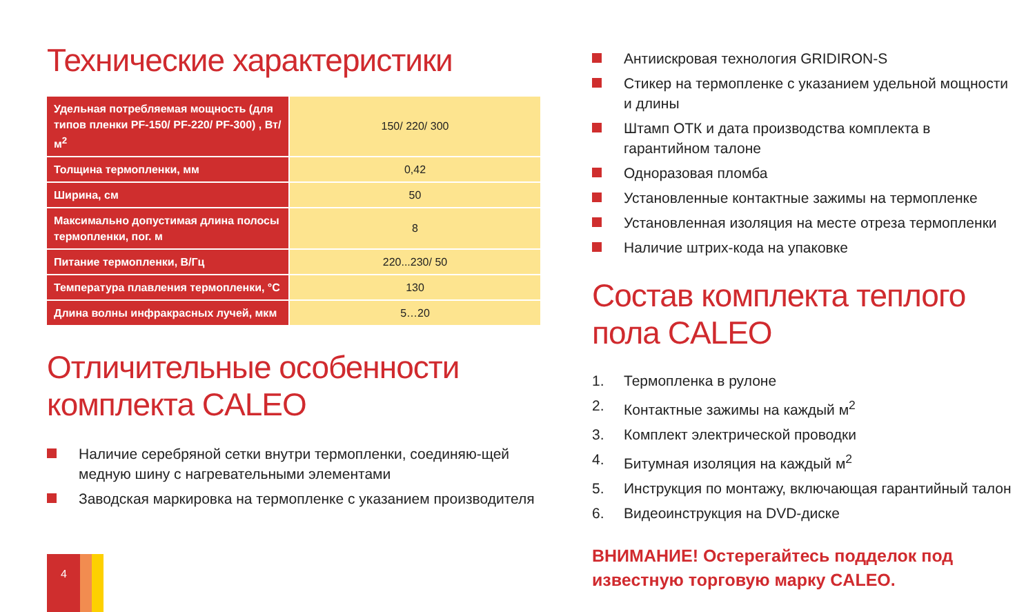Технические характеристики
| Удельная потребляемая мощность (для типов пленки PF-150/ PF-220/ PF-300) , Вт/м<sup>2</sup> | 150/ 220/ 300 |
| Толщина термопленки, мм | 0,42 |
| Ширина, см | 50 |
| Максимально допустимая длина полосы термопленки, пог. м | 8 |
| Питание термопленки, В/Гц | 220...230/ 50 |
| Температура плавления термопленки, °С | 130 |
| Длина волны инфракрасных лучей, мкм | 5…20 |
Отличительные особенности комплекта CALEO
Наличие серебряной сетки внутри термопленки, соединяю-щей медную шину с нагревательными элементами
Заводская маркировка на термопленке с указанием производителя
Антиискровая технология GRIDIRON-S
Стикер на термопленке с указанием удельной мощности и длины
Штамп ОТК и дата производства комплекта в гарантийном талоне
Одноразовая пломба
Установленные контактные зажимы на термопленке
Установленная изоляция на месте отреза термопленки
Наличие штрих-кода на упаковке
Состав комплекта теплого пола CALEO
1. Термопленка в рулоне
2. Контактные зажимы на каждый м<sup>2</sup>
3. Комплект электрической проводки
4. Битумная изоляция на каждый м<sup>2</sup>
5. Инструкция по монтажу, включающая гарантийный талон
6. Видеоинструкция на DVD-диске
ВНИМАНИЕ! Остерегайтесь подделок под известную торговую марку CALEO.
4